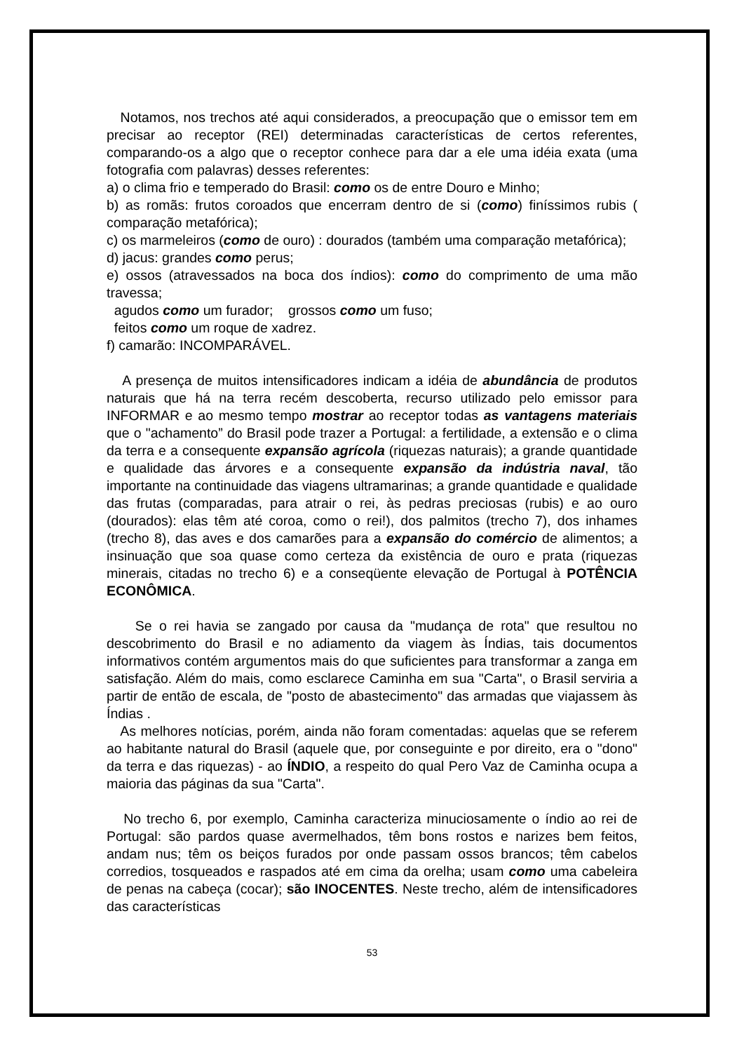Notamos, nos trechos até aqui considerados, a preocupação que o emissor tem em precisar ao receptor (REI) determinadas características de certos referentes, comparando-os a algo que o receptor conhece para dar a ele uma idéia exata (uma fotografia com palavras) desses referentes:
a) o clima frio e temperado do Brasil: como os de entre Douro e Minho;
b) as romãs: frutos coroados que encerram dentro de si (como) finíssimos rubis ( comparação metafórica);
c) os marmeleiros (como de ouro) : dourados (também uma comparação metafórica);
d) jacus: grandes como perus;
e) ossos (atravessados na boca dos índios): como do comprimento de uma mão travessa;
agudos como um furador; grossos como um fuso;
feitos como um roque de xadrez.
f) camarão: INCOMPARÁVEL.
A presença de muitos intensificadores indicam a idéia de abundância de produtos naturais que há na terra recém descoberta, recurso utilizado pelo emissor para INFORMAR e ao mesmo tempo mostrar ao receptor todas as vantagens materiais que o "achamento” do Brasil pode trazer a Portugal: a fertilidade, a extensão e o clima da terra e a consequente expansão agrícola (riquezas naturais); a grande quantidade e qualidade das árvores e a consequente expansão da indústria naval, tão importante na continuidade das viagens ultramarinas; a grande quantidade e qualidade das frutas (comparadas, para atrair o rei, às pedras preciosas (rubis) e ao ouro (dourados): elas têm até coroa, como o rei!), dos palmitos (trecho 7), dos inhames (trecho 8), das aves e dos camarões para a expansão do comércio de alimentos; a insinuação que soa quase como certeza da existência de ouro e prata (riquezas minerais, citadas no trecho 6) e a conseqüente elevação de Portugal à POTÊNCIA ECONÔMICA.
Se o rei havia se zangado por causa da "mudança de rota" que resultou no descobrimento do Brasil e no adiamento da viagem às Índias, tais documentos informativos contém argumentos mais do que suficientes para transformar a zanga em satisfação. Além do mais, como esclarece Caminha em sua "Carta", o Brasil serviria a partir de então de escala, de "posto de abastecimento" das armadas que viajassem às Índias .
As melhores notícias, porém, ainda não foram comentadas: aquelas que se referem ao habitante natural do Brasil (aquele que, por conseguinte e por direito, era o "dono" da terra e das riquezas) - ao ÍNDIO, a respeito do qual Pero Vaz de Caminha ocupa a maioria das páginas da sua "Carta".
No trecho 6, por exemplo, Caminha caracteriza minuciosamente o índio ao rei de Portugal: são pardos quase avermelhados, têm bons rostos e narizes bem feitos, andam nus; têm os beiços furados por onde passam ossos brancos; têm cabelos corredios, tosqueados e raspados até em cima da orelha; usam como uma cabeleira de penas na cabeça (cocar); são INOCENTES. Neste trecho, além de intensificadores das características
53